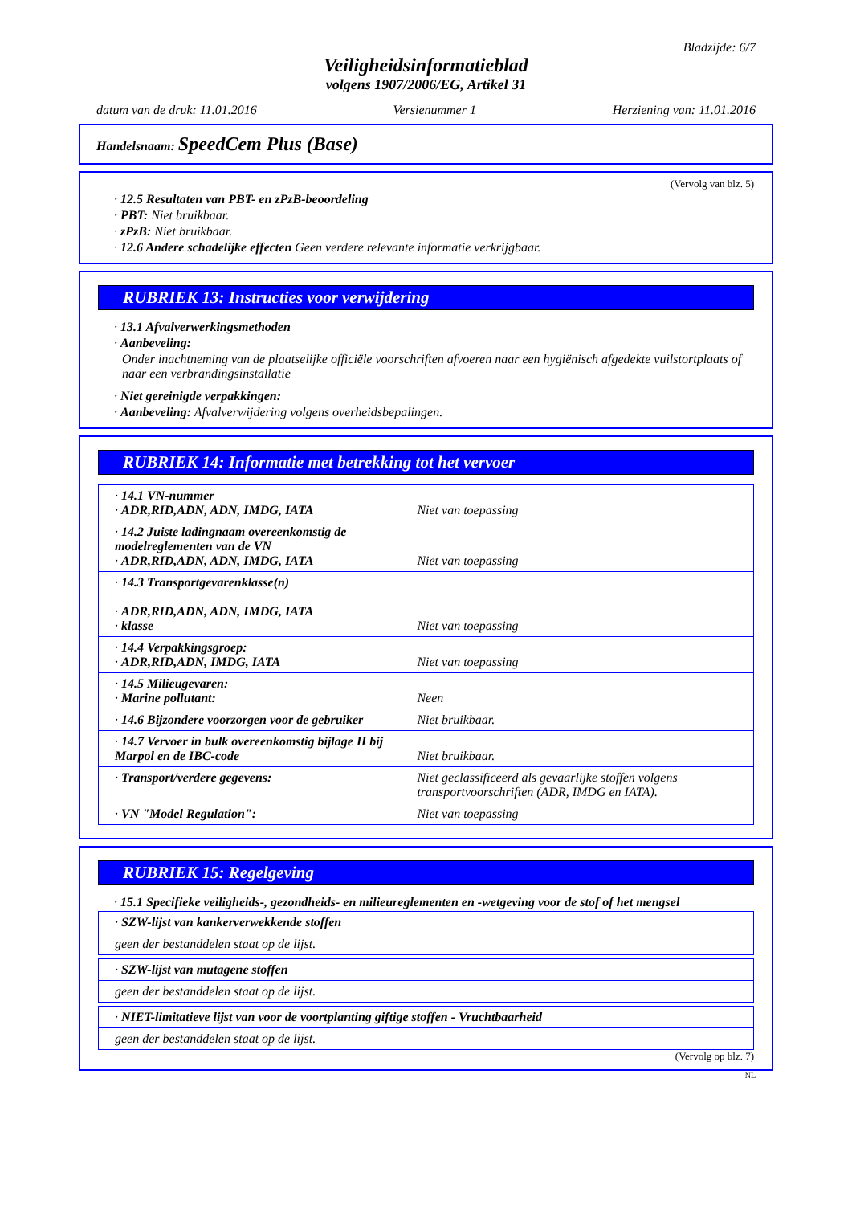Bladzijde: 6/7
Veiligheidsinformatieblad
volgens 1907/2006/EG, Artikel 31
datum van de druk: 11.01.2016 Versienummer 1 Herziening van: 11.01.2016
Handelsnaam: SpeedCem Plus (Base)
(Vervolg van blz. 5)
· 12.5 Resultaten van PBT- en zPzB-beoordeling
· PBT: Niet bruikbaar.
· zPzB: Niet bruikbaar.
· 12.6 Andere schadelijke effecten Geen verdere relevante informatie verkrijgbaar.
RUBRIEK 13: Instructies voor verwijdering
· 13.1 Afvalverwerkingsmethoden
· Aanbeveling:
Onder inachtneming van de plaatselijke officiële voorschriften afvoeren naar een hygiënisch afgedekte vuilstortplaats of naar een verbrandingsinstallatie
· Niet gereinigde verpakkingen:
· Aanbeveling: Afvalverwijdering volgens overheidsbepalingen.
RUBRIEK 14: Informatie met betrekking tot het vervoer
| · 14.1 VN-nummer · ADR,RID,ADN, ADN, IMDG, IATA | Niet van toepassing |
| · 14.2 Juiste ladingnaam overeenkomstig de modelreglementen van de VN · ADR,RID,ADN, ADN, IMDG, IATA | Niet van toepassing |
| · 14.3 Transportgevarenklasse(n) · ADR,RID,ADN, ADN, IMDG, IATA · klasse | Niet van toepassing |
| · 14.4 Verpakkingsgroep: · ADR,RID,ADN, IMDG, IATA | Niet van toepassing |
| · 14.5 Milieugevaren: · Marine pollutant: | Neen |
| · 14.6 Bijzondere voorzorgen voor de gebruiker | Niet bruikbaar. |
| · 14.7 Vervoer in bulk overeenkomstig bijlage II bij Marpol en de IBC-code | Niet bruikbaar. |
| · Transport/verdere gegevens: | Niet geclassificeerd als gevaarlijke stoffen volgens transportvoorschriften (ADR, IMDG en IATA). |
| · VN "Model Regulation": | Niet van toepassing |
RUBRIEK 15: Regelgeving
· 15.1 Specifieke veiligheids-, gezondheids- en milieureglementen en -wetgeving voor de stof of het mengsel
| · SZW-lijst van kankerverwekkende stoffen |
| geen der bestanddelen staat op de lijst. |
| · SZW-lijst van mutagene stoffen |
| geen der bestanddelen staat op de lijst. |
| · NIET-limitatieve lijst van voor de voortplanting giftige stoffen - Vruchtbaarheid |
| geen der bestanddelen staat op de lijst. |
(Vervolg op blz. 7)
NL